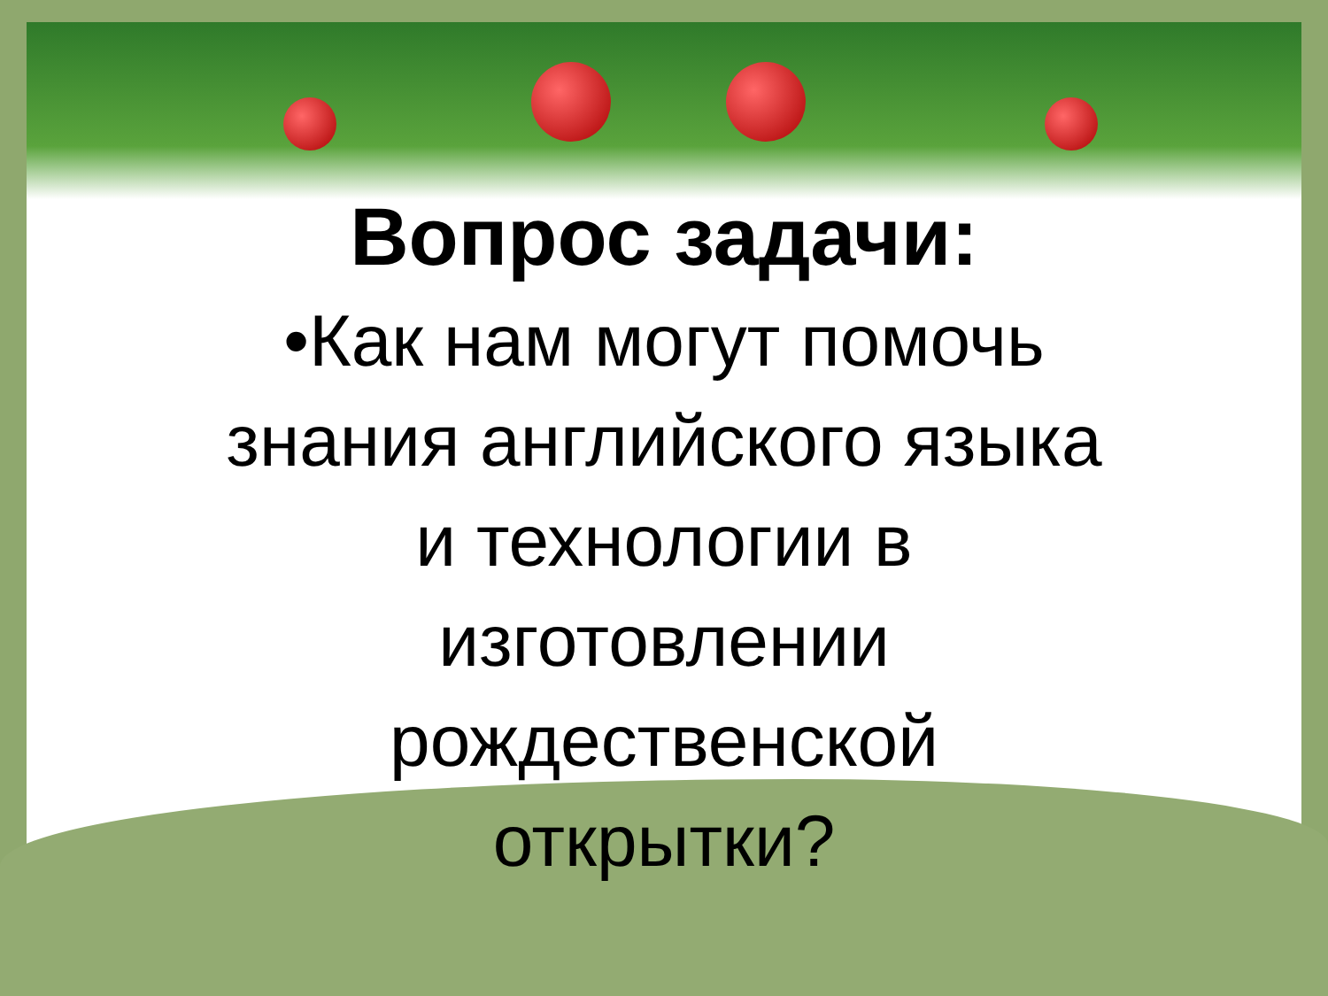Вопрос задачи:
•Как нам могут помочь
знания английского языка
и технологии в
изготовлении
рождественской
открытки?